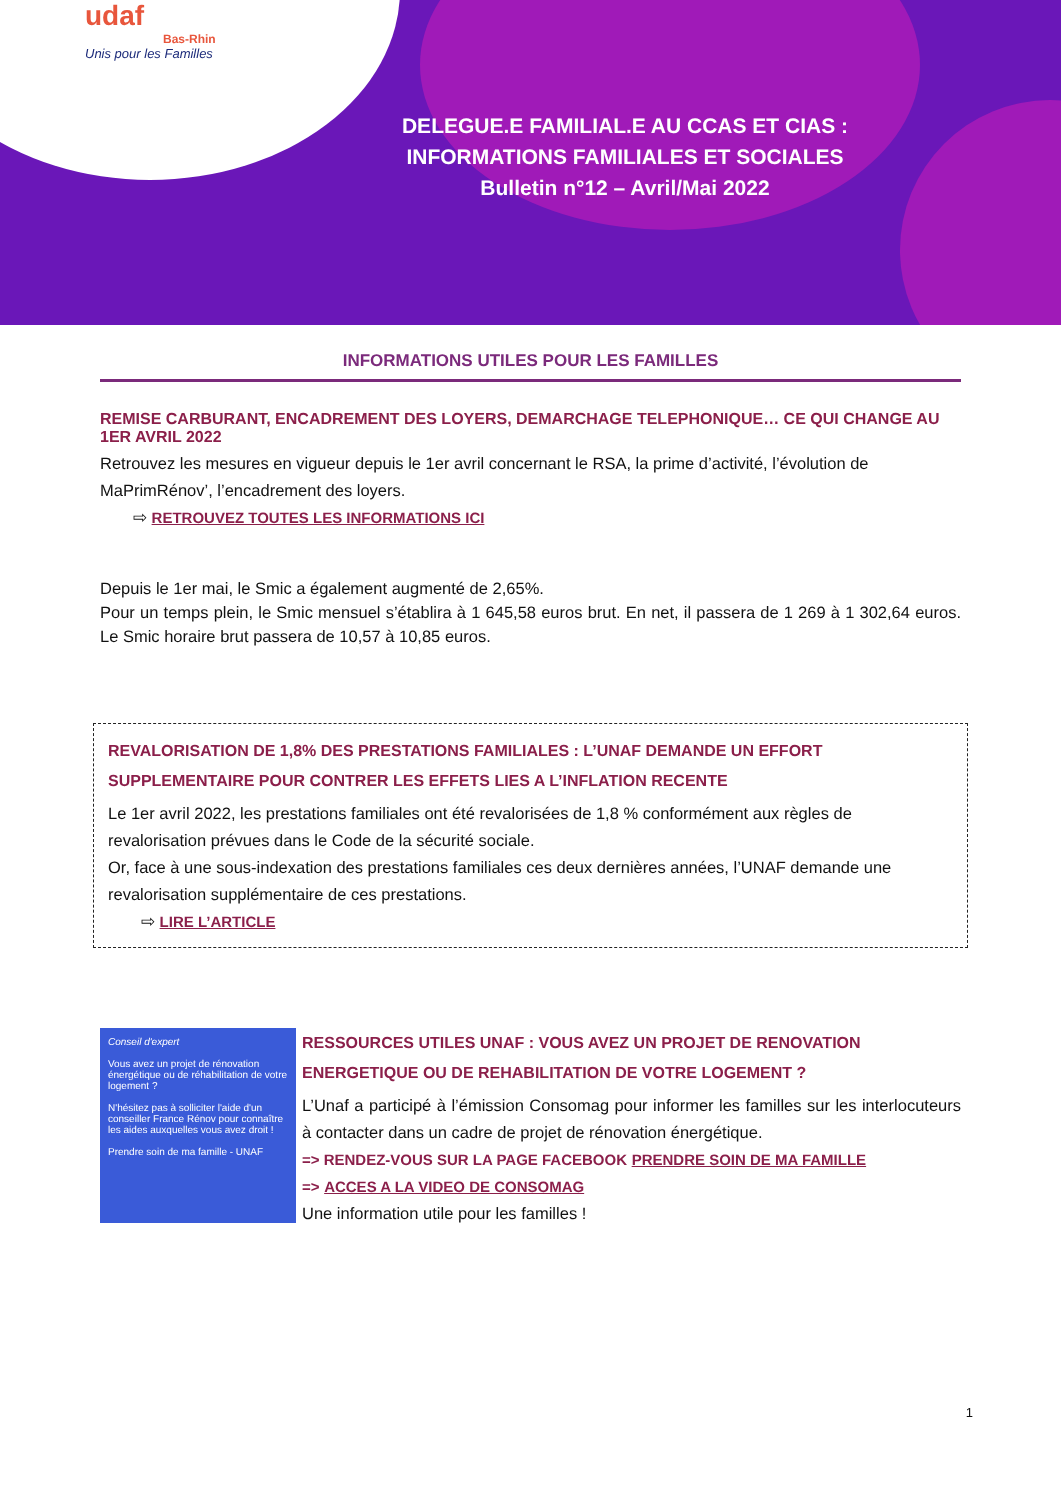udaf
Bas-Rhin
Unis pour les Familles
DELEGUE.E FAMILIAL.E AU CCAS ET CIAS :
INFORMATIONS FAMILIALES ET SOCIALES
Bulletin n°12 – Avril/Mai 2022
INFORMATIONS UTILES POUR LES FAMILLES
REMISE CARBURANT, ENCADREMENT DES LOYERS, DEMARCHAGE TELEPHONIQUE… CE QUI CHANGE AU 1ER AVRIL 2022
Retrouvez les mesures en vigueur depuis le 1er avril concernant le RSA, la prime d’activité, l’évolution de MaPrimRénov’, l’encadrement des loyers.
⇨ RETROUVEZ TOUTES LES INFORMATIONS ICI
Depuis le 1er mai, le Smic a également augmenté de 2,65%.
Pour un temps plein, le Smic mensuel s’établira à 1 645,58 euros brut. En net, il passera de 1 269 à 1 302,64 euros. Le Smic horaire brut passera de 10,57 à 10,85 euros.
REVALORISATION DE 1,8% DES PRESTATIONS FAMILIALES : L’UNAF DEMANDE UN EFFORT SUPPLEMENTAIRE POUR CONTRER LES EFFETS LIES A L’INFLATION RECENTE
Le 1er avril 2022, les prestations familiales ont été revalorisées de 1,8 % conformément aux règles de revalorisation prévues dans le Code de la sécurité sociale.
Or, face à une sous-indexation des prestations familiales ces deux dernières années, l’UNAF demande une revalorisation supplémentaire de ces prestations.
⇨ LIRE L’ARTICLE
Conseil d'expert
Vous avez un projet de rénovation énergétique ou de réhabilitation de votre logement ?
N'hésitez pas à solliciter l'aide d'un conseiller France Rénov pour connaître les aides auxquelles vous avez droit !
Prendre soin de ma famille - UNAF
RESSOURCES UTILES UNAF : VOUS AVEZ UN PROJET DE RENOVATION ENERGETIQUE OU DE REHABILITATION DE VOTRE LOGEMENT ?
L’Unaf a participé à l’émission Consomag pour informer les familles sur les interlocuteurs à contacter dans un cadre de projet de rénovation énergétique.
=> RENDEZ-VOUS SUR LA PAGE FACEBOOK PRENDRE SOIN DE MA FAMILLE
=> ACCES A LA VIDEO DE CONSOMAG
Une information utile pour les familles !
1